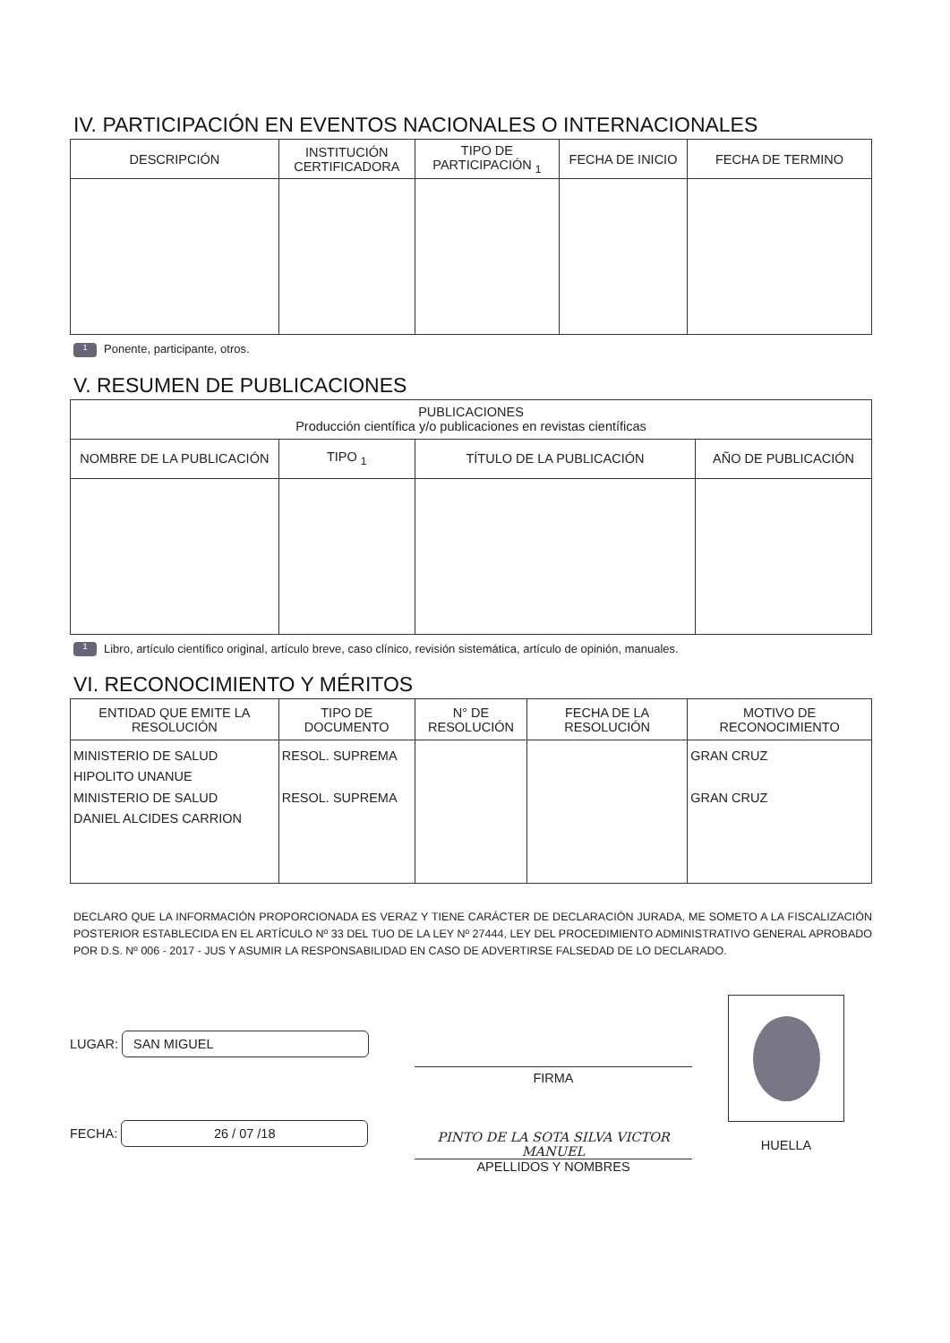IV. PARTICIPACIÓN EN EVENTOS NACIONALES O INTERNACIONALES
| DESCRIPCIÓN | INSTITUCIÓN CERTIFICADORA | TIPO DE PARTICIPACIÓN <sub>1</sub> | FECHA DE INICIO | FECHA DE TERMINO |
| --- | --- | --- | --- | --- |
1 Ponente, participante, otros.
V. RESUMEN DE PUBLICACIONES
| PUBLICACIONES Producción científica y/o publicaciones en revistas científicas | | | |
| --- | --- | --- | --- |
| NOMBRE DE LA PUBLICACIÓN | TIPO <sub>1</sub> | TÍTULO DE LA PUBLICACIÓN | AÑO DE PUBLICACIÓN |
1 Libro, artículo científico original, artículo breve, caso clínico, revisión sistemática, artículo de opinión, manuales.
VI. RECONOCIMIENTO Y MÉRITOS
| ENTIDAD QUE EMITE LA RESOLUCIÓN | TIPO DE DOCUMENTO | N° DE RESOLUCIÓN | FECHA DE LA RESOLUCIÓN | MOTIVO DE RECONOCIMIENTO |
| --- | --- | --- | --- | --- |
| MINISTERIO DE SALUD HIPOLITO UNANUE MINISTERIO DE SALUD DANIEL ALCIDES CARRION | RESOL. SUPREMA RESOL. SUPREMA | | | GRAN CRUZ GRAN CRUZ |
DECLARO QUE LA INFORMACIÓN PROPORCIONADA ES VERAZ Y TIENE CARÁCTER DE DECLARACIÓN JURADA, ME SOMETO A LA FISCALIZACIÓN POSTERIOR ESTABLECIDA EN EL ARTÍCULO Nº 33 DEL TUO DE LA LEY Nº 27444, LEY DEL PROCEDIMIENTO ADMINISTRATIVO GENERAL APROBADO POR D.S. Nº 006 - 2017 - JUS Y ASUMIR LA RESPONSABILIDAD EN CASO DE ADVERTIRSE FALSEDAD DE LO DECLARADO.
LUGAR: SAN MIGUEL
FECHA: 26 / 07 /18
FIRMA
PINTO DE LA SOTA SILVA VICTOR MANUEL
APELLIDOS Y NOMBRES
HUELLA